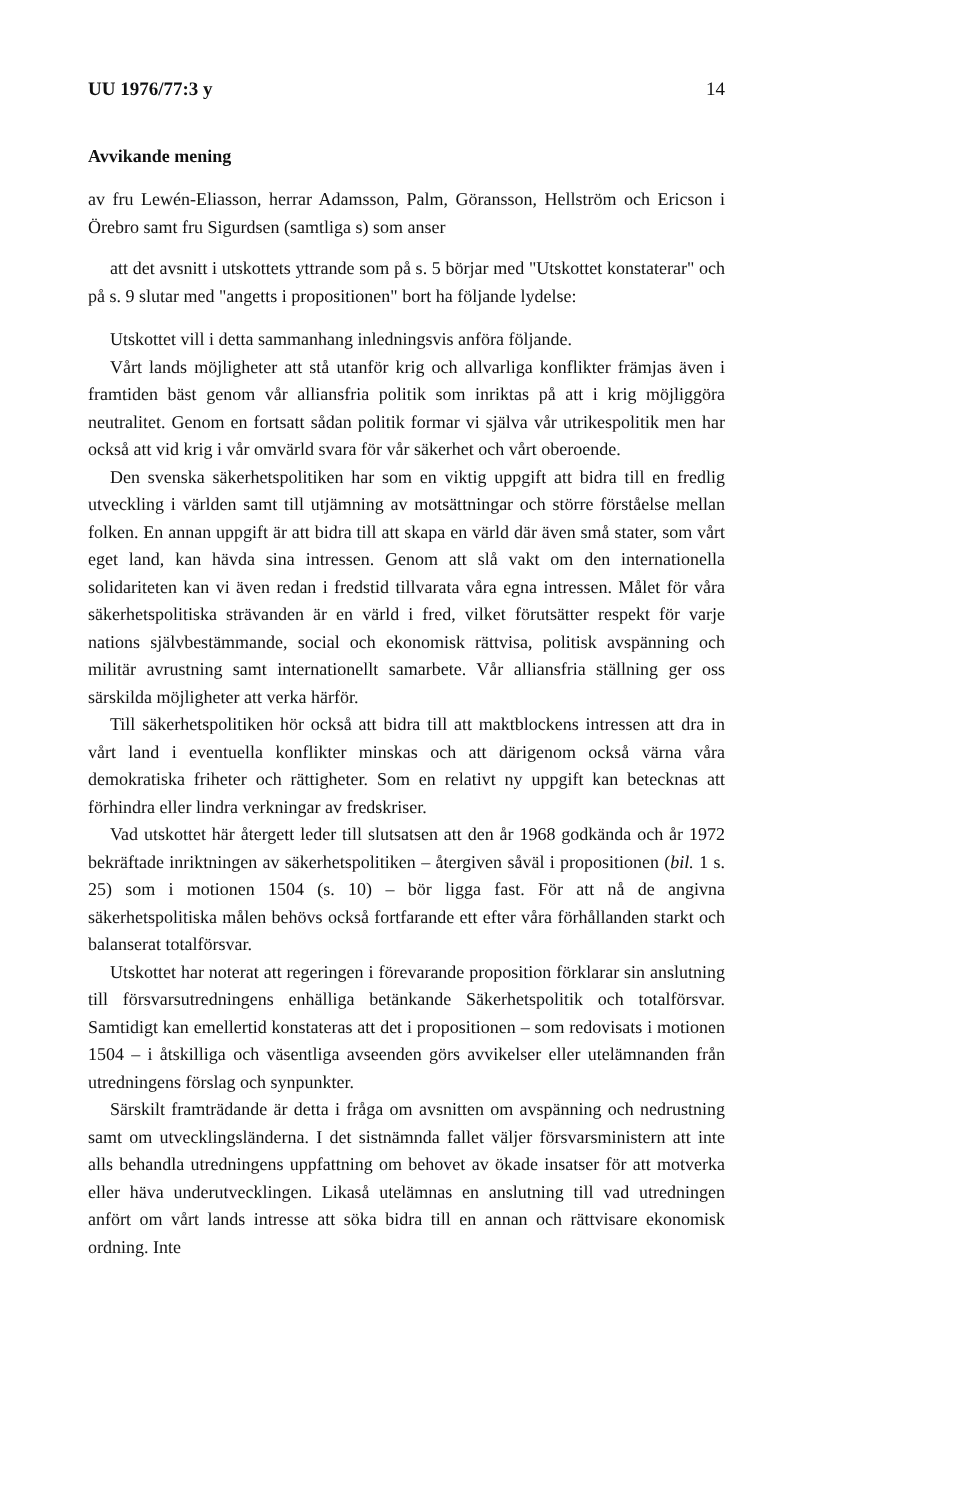UU 1976/77:3 y 14
Avvikande mening
av fru Lewén-Eliasson, herrar Adamsson, Palm, Göransson, Hellström och Ericson i Örebro samt fru Sigurdsen (samtliga s) som anser
att det avsnitt i utskottets yttrande som på s. 5 börjar med "Utskottet konstaterar" och på s. 9 slutar med "angetts i propositionen" bort ha följande lydelse:
Utskottet vill i detta sammanhang inledningsvis anföra följande.
Vårt lands möjligheter att stå utanför krig och allvarliga konflikter främjas även i framtiden bäst genom vår alliansfria politik som inriktas på att i krig möjliggöra neutralitet. Genom en fortsatt sådan politik formar vi själva vår utrikespolitik men har också att vid krig i vår omvärld svara för vår säkerhet och vårt oberoende.
Den svenska säkerhetspolitiken har som en viktig uppgift att bidra till en fredlig utveckling i världen samt till utjämning av motsättningar och större förståelse mellan folken. En annan uppgift är att bidra till att skapa en värld där även små stater, som vårt eget land, kan hävda sina intressen. Genom att slå vakt om den internationella solidariteten kan vi även redan i fredstid tillvarata våra egna intressen. Målet för våra säkerhetspolitiska strävanden är en värld i fred, vilket förutsätter respekt för varje nations självbestämmande, social och ekonomisk rättvisa, politisk avspänning och militär avrustning samt internationellt samarbete. Vår alliansfria ställning ger oss särskilda möjligheter att verka härför.
Till säkerhetspolitiken hör också att bidra till att maktblockens intressen att dra in vårt land i eventuella konflikter minskas och att därigenom också värna våra demokratiska friheter och rättigheter. Som en relativt ny uppgift kan betecknas att förhindra eller lindra verkningar av fredskriser.
Vad utskottet här återgett leder till slutsatsen att den år 1968 godkända och år 1972 bekräftade inriktningen av säkerhetspolitiken – återgiven såväl i propositionen (bil. 1 s. 25) som i motionen 1504 (s. 10) – bör ligga fast. För att nå de angivna säkerhetspolitiska målen behövs också fortfarande ett efter våra förhållanden starkt och balanserat totalförsvar.
Utskottet har noterat att regeringen i förevarande proposition förklarar sin anslutning till försvarsutredningens enhälliga betänkande Säkerhetspolitik och totalförsvar. Samtidigt kan emellertid konstateras att det i propositionen – som redovisats i motionen 1504 – i åtskilliga och väsentliga avseenden görs avvikelser eller utelämnanden från utredningens förslag och synpunkter.
Särskilt framträdande är detta i fråga om avsnitten om avspänning och nedrustning samt om utvecklingsländerna. I det sistnämnda fallet väljer försvarsministern att inte alls behandla utredningens uppfattning om behovet av ökade insatser för att motverka eller häva underutvecklingen. Likaså utelämnas en anslutning till vad utredningen anfört om vårt lands intresse att söka bidra till en annan och rättvisare ekonomisk ordning. Inte